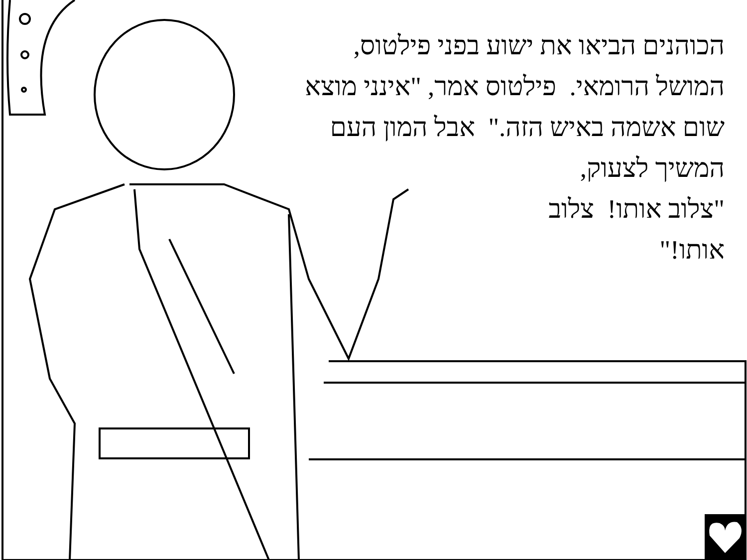הכוהנים הביאו את ישוע בפני פילטוס, המושל הרומאי. פילטוס אמר, "אינני מוצא שום אשמה באיש הזה." אבל המון העם המשיך לצעוק,
"צלוב אותו! צלוב
אותו!"